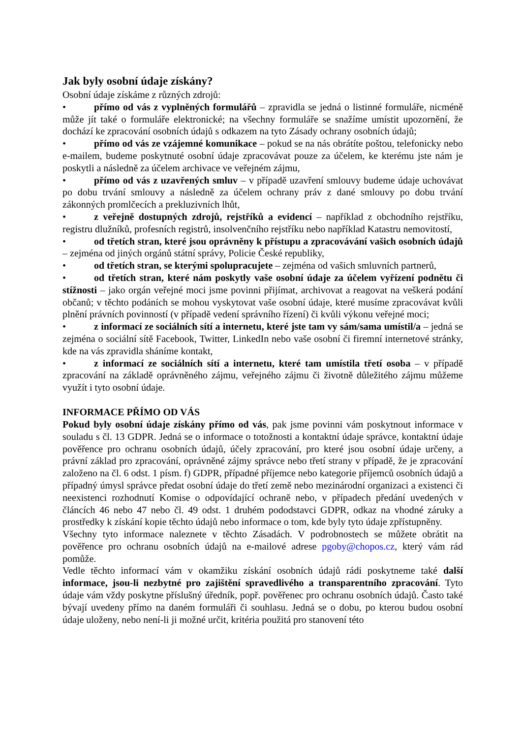Jak byly osobní údaje získány?
Osobní údaje získáme z různých zdrojů:
• přímo od vás z vyplněných formulářů – zpravidla se jedná o listinné formuláře, nicméně může jít také o formuláře elektronické; na všechny formuláře se snažíme umístit upozornění, že dochází ke zpracování osobních údajů s odkazem na tyto Zásady ochrany osobních údajů;
• přímo od vás ze vzájemné komunikace – pokud se na nás obrátíte poštou, telefonicky nebo e-mailem, budeme poskytnuté osobní údaje zpracovávat pouze za účelem, ke kterému jste nám je poskytli a následně za účelem archivace ve veřejném zájmu,
• přímo od vás z uzavřených smluv – v případě uzavření smlouvy budeme údaje uchovávat po dobu trvání smlouvy a následně za účelem ochrany práv z dané smlouvy po dobu trvání zákonných promlčecích a prekluzivních lhůt,
• z veřejně dostupných zdrojů, rejstříků a evidencí – například z obchodního rejstříku, registru dlužníků, profesních registrů, insolvenčního rejstříku nebo například Katastru nemovitostí,
• od třetích stran, které jsou oprávněny k přístupu a zpracovávání vašich osobních údajů – zejména od jiných orgánů státní správy, Policie České republiky,
• od třetích stran, se kterými spolupracujete – zejména od vašich smluvních partnerů,
• od třetích stran, které nám poskytly vaše osobní údaje za účelem vyřízení podnětu či stížnosti – jako orgán veřejné moci jsme povinni přijímat, archivovat a reagovat na veškerá podání občanů; v těchto podáních se mohou vyskytovat vaše osobní údaje, které musíme zpracovávat kvůli plnění právních povinností (v případě vedení správního řízení) či kvůli výkonu veřejné moci;
• z informací ze sociálních sítí a internetu, které jste tam vy sám/sama umístil/a – jedná se zejména o sociální sítě Facebook, Twitter, LinkedIn nebo vaše osobní či firemní internetové stránky, kde na vás zpravidla sháníme kontakt,
• z informací ze sociálních sítí a internetu, které tam umístila třetí osoba – v případě zpracování na základě oprávněného zájmu, veřejného zájmu či životně důležitého zájmu můžeme využít i tyto osobní údaje.
INFORMACE PŘÍMO OD VÁS
Pokud byly osobní údaje získány přímo od vás, pak jsme povinni vám poskytnout informace v souladu s čl. 13 GDPR. Jedná se o informace o totožnosti a kontaktní údaje správce, kontaktní údaje pověřence pro ochranu osobních údajů, účely zpracování, pro které jsou osobní údaje určeny, a právní základ pro zpracování, oprávněné zájmy správce nebo třetí strany v případě, že je zpracování založeno na čl. 6 odst. 1 písm. f) GDPR, případné příjemce nebo kategorie příjemců osobních údajů a případný úmysl správce předat osobní údaje do třetí země nebo mezinárodní organizaci a existenci či neexistenci rozhodnutí Komise o odpovídající ochraně nebo, v případech předání uvedených v článcích 46 nebo 47 nebo čl. 49 odst. 1 druhém pododstavci GDPR, odkaz na vhodné záruky a prostředky k získání kopie těchto údajů nebo informace o tom, kde byly tyto údaje zpřístupněny.
Všechny tyto informace naleznete v těchto Zásadách. V podrobnostech se můžete obrátit na pověřence pro ochranu osobních údajů na e-mailové adrese pgoby@chopos.cz, který vám rád pomůže.
Vedle těchto informací vám v okamžiku získání osobních údajů rádi poskytneme také další informace, jsou-li nezbytné pro zajištění spravedlivého a transparentního zpracování. Tyto údaje vám vždy poskytne příslušný úředník, popř. pověřenec pro ochranu osobních údajů. Často také bývají uvedeny přímo na daném formuláři či souhlasu. Jedná se o dobu, po kterou budou osobní údaje uloženy, nebo není-li ji možné určit, kritéria použitá pro stanovení této